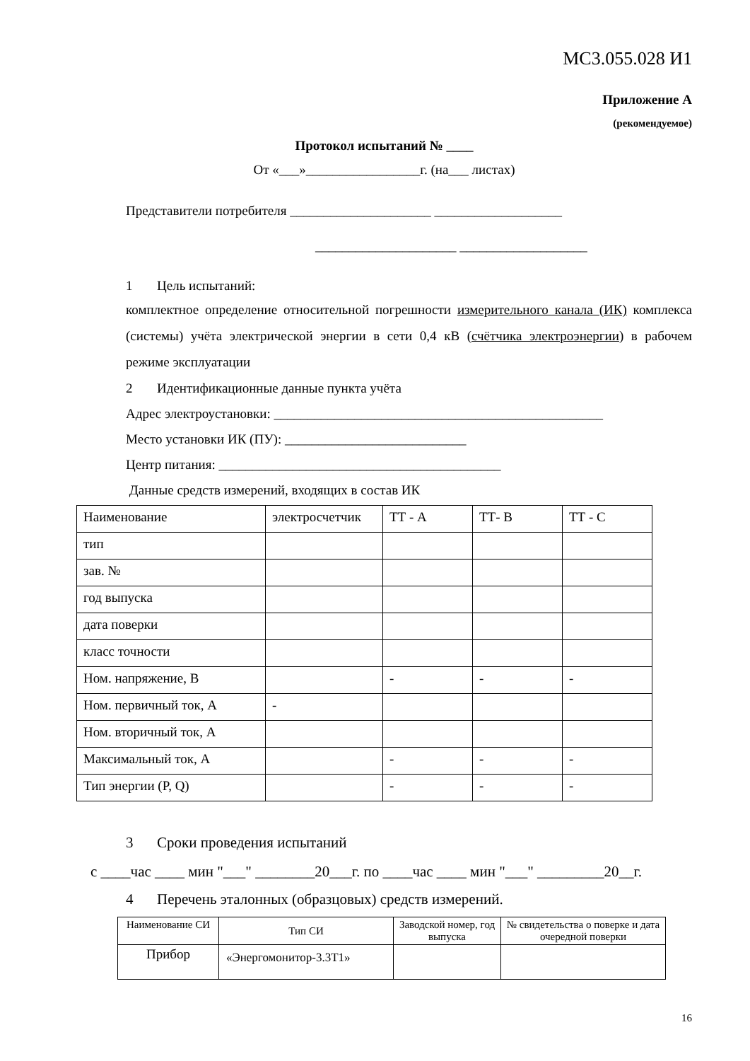МС3.055.028 И1
Приложение А
(рекомендуемое)
Протокол испытаний № ____
От «___»_________________г. (на___ листах)
Представители потребителя _____________________ ___________________
_____________________ ___________________
1 Цель испытаний:
комплектное определение относительной погрешности измерительного канала (ИК) комплекса (системы) учёта электрической энергии в сети 0,4 кВ (счётчика электроэнергии) в рабочем режиме эксплуатации
2 Идентификационные данные пункта учёта
Адрес электроустановки: _________________________________________________
Место установки ИК (ПУ): ___________________________
Центр питания: __________________________________________
Данные средств измерений, входящих в состав ИК
| Наименование | электросчетчик | ТТ - А | ТТ- В | ТТ - С |
| тип | | | | |
| зав. № | | | | |
| год выпуска | | | | |
| дата поверки | | | | |
| класс точности | | | | |
| Ном. напряжение, В | | - | - | - |
| Ном. первичный ток, А | - | | | |
| Ном. вторичный ток, А | | | | |
| Максимальный ток, А | | - | - | - |
| Тип энергии (P, Q) | | - | - | - |
3 Сроки проведения испытаний
с ____час ____ мин "___" ________20___г. по ____час ____ мин "___" _________20__г.
4 Перечень эталонных (образцовых) средств измерений.
| Наименование СИ | Тип СИ | Заводской номер, год выпуска | № свидетельства о поверке и дата очередной поверки |
| --- | --- | --- | --- |
| Прибор | «Энергомонитор-3.3Т1» | | |
16